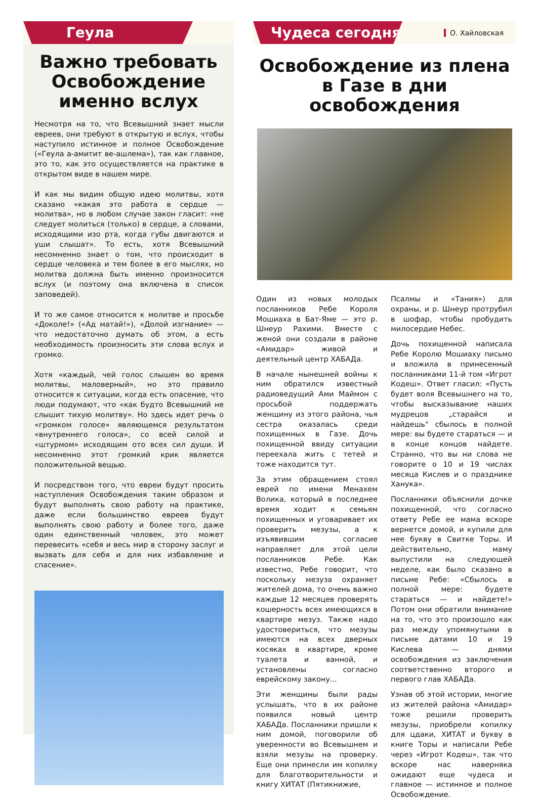Геула
Важно требовать Освобождение именно вслух
Несмотря на то, что Всевышний знает мысли евреев, они требуют в открытую и вслух, чтобы наступило истинное и полное Освобождение («Геула а-амитит ве-ашлема»), так как главное, это то, как это осуществляется на практике в открытом виде в нашем мире.
И как мы видим общую идею молитвы, хотя сказано «какая это работа в сердце — молитва», но в любом случае закон гласит: «не следует молиться (только) в сердце, а словами, исходящими изо рта, когда губы двигаются и уши слышат». То есть, хотя Всевышний несомненно знает о том, что происходит в сердце человека и тем более в его мыслях, но молитва должна быть именно произносится вслух (и поэтому она включена в список заповедей).
И то же самое относится к молитве и просьбе «Доколе!» («Ад матай!»), «Долой изгнание» — что недостаточно думать об этом, а есть необходимость произносить эти слова вслух и громко.
Хотя «каждый, чей голос слышен во время молитвы, маловерный», но это правило относится к ситуации, когда есть опасение, что люди подумают, что «как будто Всевышний не слышит тихую молитву». Но здесь идет речь о «громком голосе» являющемся результатом «внутреннего голоса», со всей силой и «штурмом» исходящим ото всех сил души. И несомненно этот громкий крик является положительной вещью.
И посредством того, что евреи будут просить наступления Освобождения таким образом и будут выполнять свою работу на практике, даже если большинство евреев будут выполнять свою работу и более того, даже один единственный человек, это может перевесить «себя и весь мир в сторону заслуг и вызвать для себя и для них избавление и спасение».
Чудеса сегодня
О. Хайловская
Освобождение из плена в Газе в дни освобождения
Один из новых молодых посланников Ребе Короля Мошиаха в Бат-Яме — это р. Шнеур Рахими. Вместе с женой они создали в районе «Амидар» живой и деятельный центр ХАБАДа.
В начале нынешней войны к ним обратился известный радиоведущий Ами Маймон с просьбой поддержать женщину из этого района, чья сестра оказалась среди похищенных в Газе. Дочь похищенной ввиду ситуации переехала жить с тетей и тоже находится тут.
За этим обращением стоял еврей по имени Менахем Волика, который в последнее время ходит к семьям похищенных и уговаривает их проверить мезузы, а к изъявившим согласие направляет для этой цели посланников Ребе. Как известно, Ребе говорит, что поскольку мезуза охраняет жителей дома, то очень важно каждые 12 месяцев проверять кошерность всех имеющихся в квартире мезуз. Также надо удостовериться, что мезузы имеются на всех дверных косяках в квартире, кроме туалета и ванной, и установлены согласно еврейскому закону...
Эти женщины были рады услышать, что в их районе появился новый центр ХАБАДа. Посланники пришли к ним домой, поговорили об уверенности во Всевышнем и взяли мезузы на проверку. Еще они принесли им копилку для благотворительности и книгу ХИТАТ (Пятикнижие,
Псалмы и «Тания») для охраны, и р. Шнеур протрубил в шофар, чтобы пробудить милосердие Небес.
Дочь похищенной написала Ребе Королю Мошиаху письмо и вложила в принесенный посланниками 11-й том «Игрот Кодеш». Ответ гласил: «Пусть будет воля Всевышнего на то, чтобы высказывание наших мудрецов „старайся и найдешь" сбылось в полной мере: вы будете стараться — и в конце концов найдете. Странно, что вы ни слова не говорите о 10 и 19 числах месяца Кислев и о празднике Ханука».
Посланники объяснили дочке похищенной, что согласно ответу Ребе ее мама вскоре вернется домой, и купили для нее букву в Свитке Торы. И действительно, маму выпустили на следующей неделе, как было сказано в письме Ребе: «Сбылось в полной мере: будете стараться — и найдете!» Потом они обратили внимание на то, что это произошло как раз между упомянутыми в письме датами 10 и 19 Кислева — днями освобождения из заключения соответственно второго и первого глав ХАБАДа.
Узнав об этой истории, многие из жителей района «Амидар» тоже решили проверить мезузы, приобрели копилку для цдаки, ХИТАТ и букву в книге Торы и написали Ребе через «Игрот Кодеш», так что вскоре нас наверняка ожидают еще чудеса и главное — истинное и полное Освобождение.